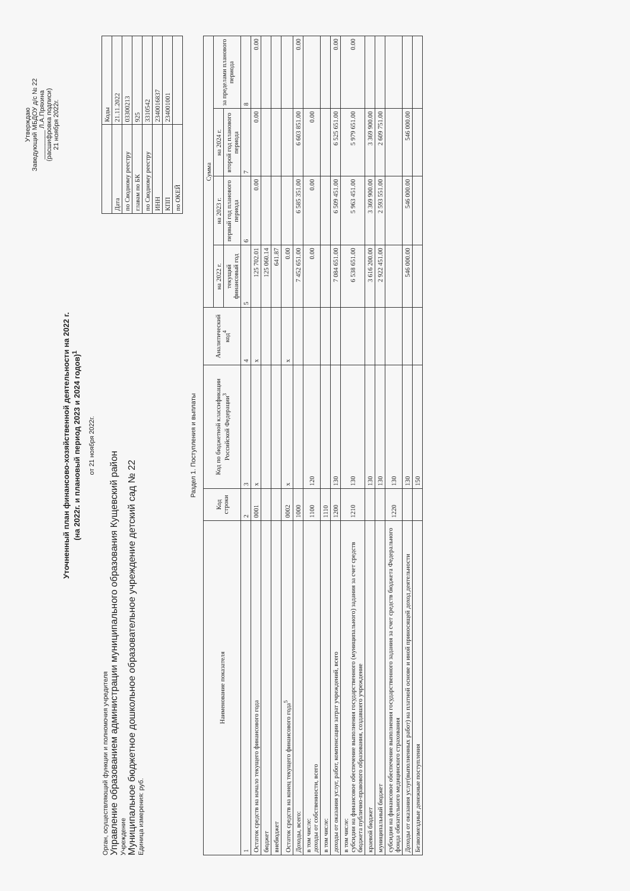Утверждаю
Заведующий МБДОУ д/с № 22
________ Л.А.Пряхина
(расшифровка подписи)
21 ноября 2022г.
Уточненный план финансово-хозяйственной деятельности на 2022 г.
(на 2022г. и плановый период 2023 и 2024 годов)<sup>1</sup>
от 21 ноября 2022г.
Орган, осуществляющий функции и полномочия учредителя
Управление образованием администрации муниципального образования Кущевский район
Учреждение
Муниципальное бюджетное дошкольное образовательное учреждение детский сад № 22
Единица измерения: руб.
| | Коды |
| Дата | 21.11.2022 |
| по Сводному реестру | 03300213 |
| главам по БК | 925 |
| по Сводному реестру | 3310542 |
| ИНН | 2340016837 |
| КПП | 234001001 |
| по ОКЕЙ | |
Раздел 1. Поступления и выплаты
| Наименование показателя | Код строки | Код по бюджетной классификации Российской Федерации<sup>3</sup> | Аналитический код<sup>4</sup> | Сумма | | | |
| --- | --- | --- | --- | --- | --- | --- | --- |
| | | | | на 2022 г. | на 2023 г. | на 2024 г. | за пределами планового периода |
| | | | | текущий финансовый год | первый год планового периода | второй год планового периода | |
| 1 | 2 | 3 | 4 | 5 | 6 | 7 | 8 |
| Остаток средств на начало текущего финансового года | 0001 | x | x | 125 702.01 | 0.00 | 0.00 | 0.00 |
| бюджет | | | | 125 060.14 | | | |
| внебюджет | | | | 641.87 | | | |
| Остаток средств на конец текущего финансового года<sup>5</sup> | 0002 | x | x | 0.00 | | | |
| Доходы, всего: | 1000 | | | 7 452 651.00 | 6 585 351.00 | 6 603 851.00 | 0.00 |
| в том числе: доходы от собственности, всего | 1100 | 120 | | 0.00 | 0.00 | 0.00 | |
| в том числе: | 1110 | | | | | | |
| доходы от оказания услуг, работ, компенсации затрат учреждений, всего | 1200 | 130 | | 7 084 651.00 | 6 509 451.00 | 6 525 651.00 | 0.00 |
| в том числе: субсидии на финансовое обеспечение выполнения государственного (муниципального) задания за счет средств бюджета публично-правового образования, создавшего учреждение | 1210 | 130 | | 6 538 651.00 | 5 963 451.00 | 5 979 651.00 | 0.00 |
| краевой бюджет | | 130 | | 3 616 200.00 | 3 369 900.00 | 3 369 900.00 | |
| муниципальный бюджет | | 130 | | 2 922 451.00 | 2 593 551.00 | 2 609 751.00 | |
| субсидии на финансовое обеспечение выполнения государственного задания за счет средств бюджета Федерального фонда обязательного медицинского страхования | 1220 | 130 | | | | | |
| Доходы от оказания услуг(выполненных работ) на платной основе и иной приносящей доход деятельности | | 130 | | 546 000.00 | 546 000.00 | 546 000.00 | |
| Безвозмездные денежные поступления | | 150 | | | | | |